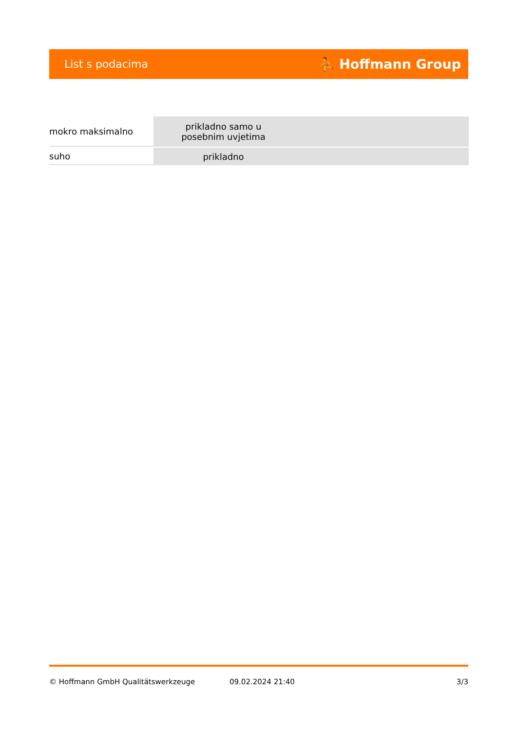List s podacima ⛹ Hoffmann Group
| mokro maksimalno | prikladno samo u posebnim uvjetima | |
| suho | prikladno | |
© Hoffmann GmbH Qualitätswerkzeuge 09.02.2024 21:40 3/3